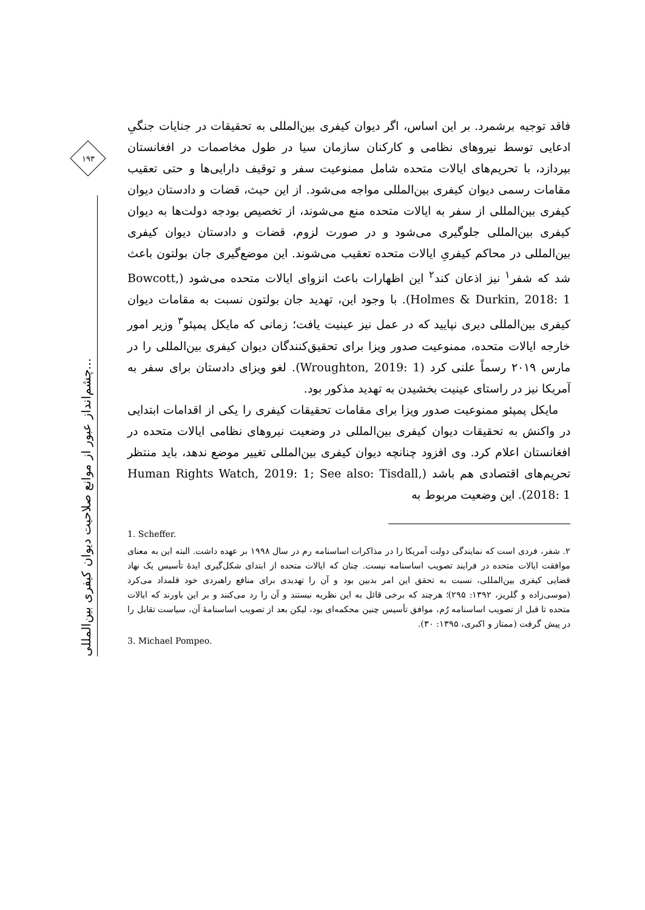۱۹۳
چشم‌انداز عبور از موانع صلاحیت دیوان کیفری بین‌المللی...
فاقد توجیه برشمرد. بر این اساس، اگر دیوان کیفری بین‌المللی به تحقیقات در جنایات جنگیِ ادعایی توسط نیروهای نظامی و کارکنان سازمان سیا در طول مخاصمات در افغانستان بپردازد، با تحریم‌های ایالات متحده شامل ممنوعیت سفر و توقیف دارایی‌ها و حتی تعقیب مقامات رسمی دیوان کیفری بین‌المللی مواجه می‌شود. از این حیث، قضات و دادستان دیوان کیفری بین‌المللی از سفر به ایالات متحده منع می‌شوند، از تخصیص بودجه دولت‌ها به دیوان کیفری بین‌المللی جلوگیری می‌شود و در صورت لزوم، قضات و دادستان دیوان کیفری بین‌المللی در محاکم کیفریِ ایالات متحده تعقیب می‌شوند. این موضع‌گیری جان بولتون باعث شد که شفر<sup>۱</sup> نیز اذعان کند<sup>۲</sup> این اظهارات باعث انزوای ایالات متحده می‌شود (Bowcott, Holmes & Durkin, 2018: 1). با وجود این، تهدید جان بولتون نسبت به مقامات دیوان کیفری بین‌المللی دیری نپایید که در عمل نیز عینیت یافت؛ زمانی که مایکل پمپئو<sup>۳</sup> وزیر امور خارجه ایالات متحده، ممنوعیت صدور ویزا برای تحقیق‌کنندگان دیوان کیفری بین‌المللی را در مارس ۲۰۱۹ رسماً علنی کرد (Wroughton, 2019: 1). لغو ویزای دادستان برای سفر به آمریکا نیز در راستای عینیت بخشیدن به تهدید مذکور بود.
مایکل پمپئو ممنوعیت صدور ویزا برای مقامات تحقیقات کیفری را یکی از اقدامات ابتدایی در واکنش به تحقیقات دیوان کیفری بین‌المللی در وضعیت نیروهای نظامی ایالات متحده در افغانستان اعلام کرد. وی افزود چنانچه دیوان کیفری بین‌المللی تغییر موضع ندهد، باید منتظر تحریم‌های اقتصادی هم باشد (Human Rights Watch, 2019: 1; See also: Tisdall, 2018: 1). این وضعیت مربوط به
1. Scheffer.
۲. شفر، فردی است که نمایندگی دولت آمریکا را در مذاکرات اساسنامه رم در سال ۱۹۹۸ بر عهده داشت. البته این به معنای موافقت ایالات متحده در فرایند تصویب اساسنامه نیست. چنان که ایالات متحده از ابتدای شکل‌گیری ایدهٔ تأسیس یک نهاد قضایی کیفری بین‌المللی، نسبت به تحقق این امر بدبین بود و آن را تهدیدی برای منافع راهبردی خود قلمداد می‌کرد (موسی‌زاده و گلریز، ۱۳۹۲: ۲۹۵)؛ هرچند که برخی قائل به این نظریه نیستند و آن را رد می‌کنند و بر این باورند که ایالات متحده تا قبل از تصویب اساسنامه رُم، موافق تأسیس چنین محکمه‌ای بود، لیکن بعد از تصویب اساسنامهٔ آن، سیاست تقابل را در پیش گرفت (ممتاز و اکبری، ۱۳۹۵: ۳۰).
3. Michael Pompeo.